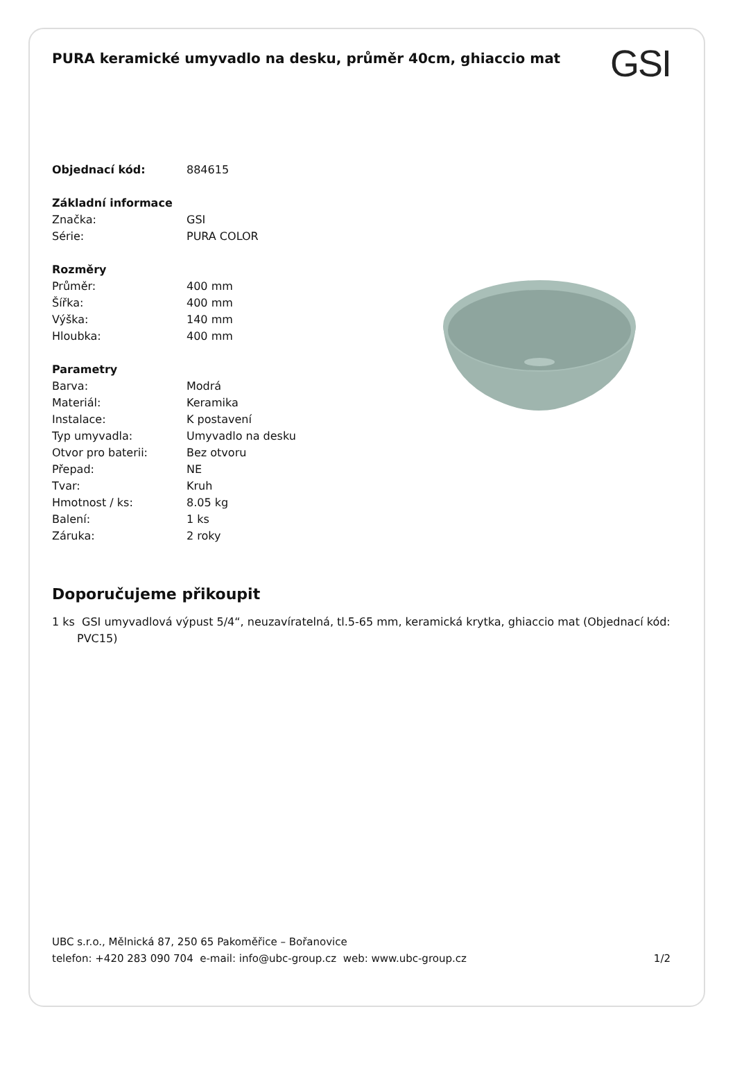PURA keramické umyvadlo na desku, průměr 40cm, ghiaccio mat
GSI
| Objednací kód: | 884615 |
| Základní informace | |
| Značka: | GSI |
| Série: | PURA COLOR |
| Rozměry | |
| Průměr: | 400 mm |
| Šířka: | 400 mm |
| Výška: | 140 mm |
| Hloubka: | 400 mm |
| Parametry | |
| Barva: | Modrá |
| Materiál: | Keramika |
| Instalace: | K postavení |
| Typ umyvadla: | Umyvadlo na desku |
| Otvor pro baterii: | Bez otvoru |
| Přepad: | NE |
| Tvar: | Kruh |
| Hmotnost / ks: | 8.05 kg |
| Balení: | 1 ks |
| Záruka: | 2 roky |
Doporučujeme přikoupit
1 ks GSI umyvadlová výpust 5/4“, neuzavíratelná, tl.5-65 mm, keramická krytka, ghiaccio mat (Objednací kód: PVC15)
UBC s.r.o., Mělnická 87, 250 65 Pakoměřice – Bořanovice
telefon: +420 283 090 704 e-mail: info@ubc-group.cz web: www.ubc-group.cz 1/2